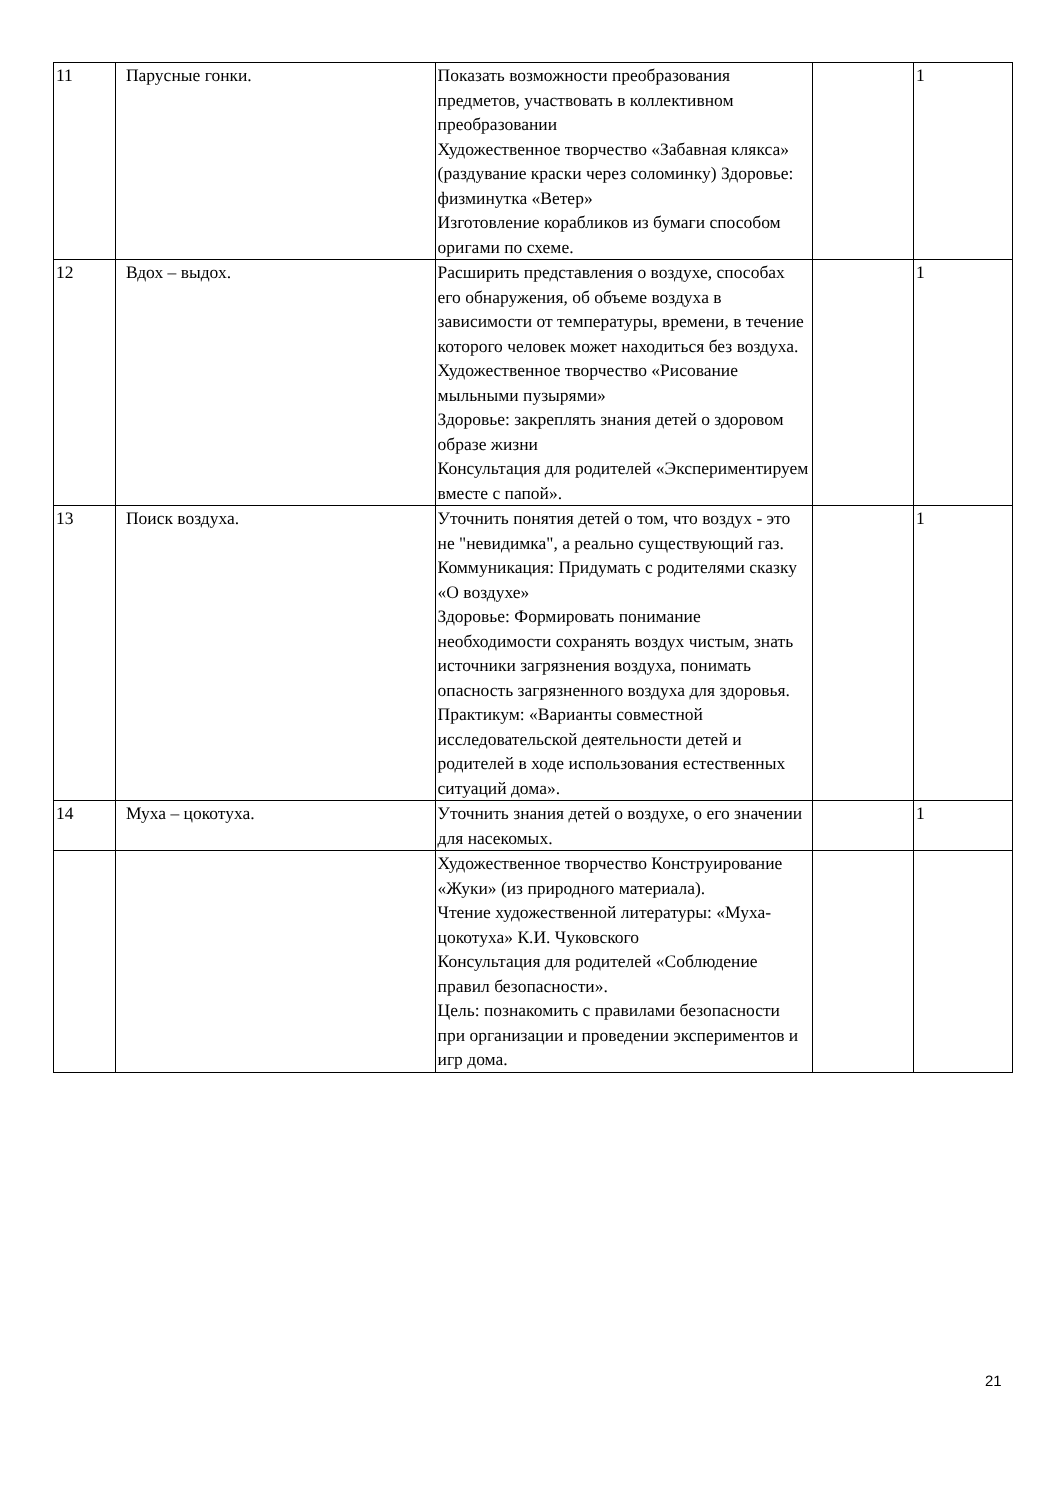| 11 | Парусные гонки. | Показать возможности преобразования предметов, участвовать в коллективном преобразовании Художественное творчество «Забавная клякса» (раздувание краски через соломинку) Здоровье: физминутка «Ветер» Изготовление корабликов из бумаги способом оригами по схеме. | | 1 |
| 12 | Вдох – выдох. | Расширить представления о воздухе, способах его обнаружения, об объеме воздуха в зависимости от температуры, времени, в течение которого человек может находиться без воздуха. Художественное творчество «Рисование мыльными пузырями» Здоровье: закреплять знания детей о здоровом образе жизни Консультация для родителей «Экспериментируем вместе с папой». | | 1 |
| 13 | Поиск воздуха. | Уточнить понятия детей о том, что воздух - это не "невидимка", а реально существующий газ. Коммуникация: Придумать с родителями сказку «О воздухе» Здоровье: Формировать понимание необходимости сохранять воздух чистым, знать источники загрязнения воздуха, понимать опасность загрязненного воздуха для здоровья. Практикум: «Варианты совместной исследовательской деятельности детей и родителей в ходе использования естественных ситуаций дома». | | 1 |
| 14 | Муха – цокотуха. | Уточнить знания детей о воздухе, о его значении для насекомых. | | 1 |
| | | Художественное творчество Конструирование «Жуки» (из природного материала). Чтение художественной литературы: «Муха-цокотуха» К.И. Чуковского Консультация для родителей «Соблюдение правил безопасности». Цель: познакомить с правилами безопасности при организации и проведении экспериментов и игр дома. | | |
21